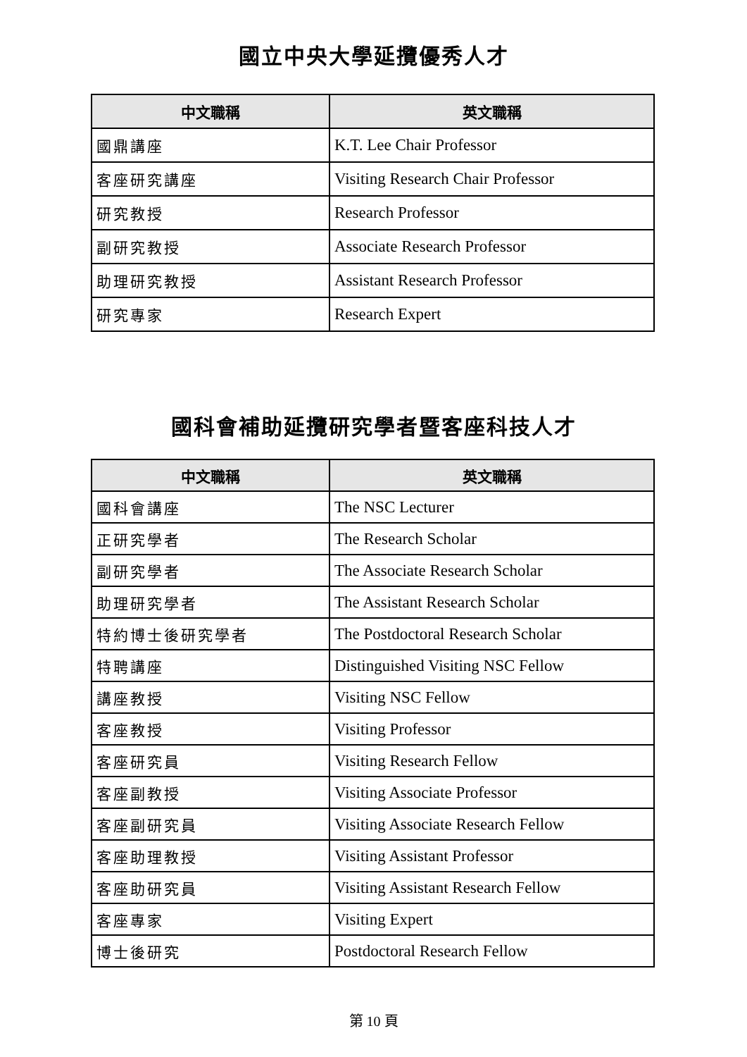國立中央大學延攬優秀人才
| 中文職稱 | 英文職稱 |
| --- | --- |
| 國鼎講座 | K.T. Lee Chair Professor |
| 客座研究講座 | Visiting Research Chair Professor |
| 研究教授 | Research Professor |
| 副研究教授 | Associate Research Professor |
| 助理研究教授 | Assistant Research Professor |
| 研究專家 | Research Expert |
國科會補助延攬研究學者暨客座科技人才
| 中文職稱 | 英文職稱 |
| --- | --- |
| 國科會講座 | The NSC Lecturer |
| 正研究學者 | The Research Scholar |
| 副研究學者 | The Associate Research Scholar |
| 助理研究學者 | The Assistant Research Scholar |
| 特約博士後研究學者 | The Postdoctoral Research Scholar |
| 特聘講座 | Distinguished Visiting NSC Fellow |
| 講座教授 | Visiting NSC Fellow |
| 客座教授 | Visiting Professor |
| 客座研究員 | Visiting Research Fellow |
| 客座副教授 | Visiting Associate Professor |
| 客座副研究員 | Visiting Associate Research Fellow |
| 客座助理教授 | Visiting Assistant Professor |
| 客座助研究員 | Visiting Assistant Research Fellow |
| 客座專家 | Visiting Expert |
| 博士後研究 | Postdoctoral Research Fellow |
第 10 頁